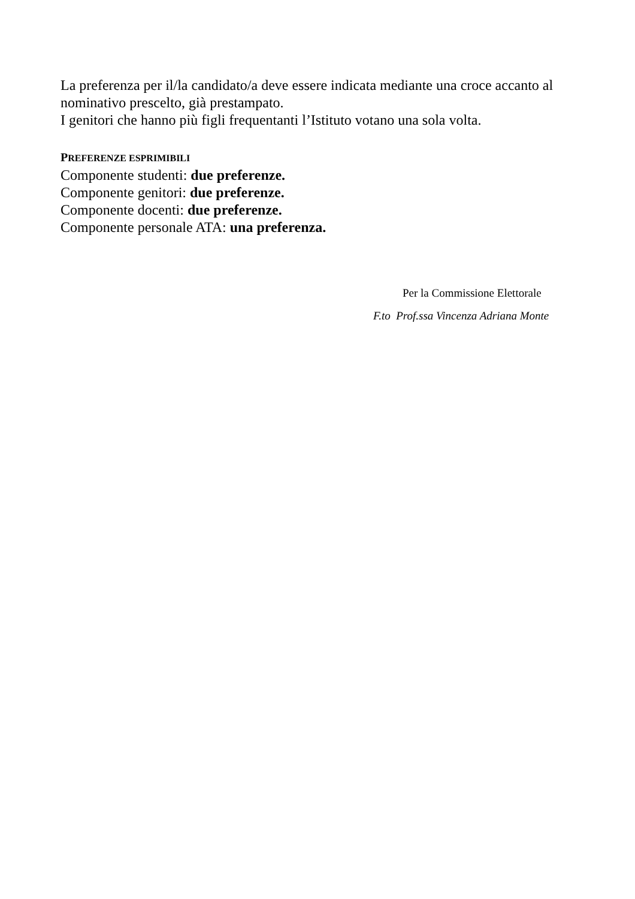La preferenza per il/la candidato/a deve essere indicata mediante una croce accanto al nominativo prescelto, già prestampato.
I genitori che hanno più figli frequentanti l’Istituto votano una sola volta.
PREFERENZE ESPRIMIBILI
Componente studenti: due preferenze.
Componente genitori: due preferenze.
Componente docenti: due preferenze.
Componente personale ATA: una preferenza.
Per la Commissione Elettorale
F.to Prof.ssa Vincenza Adriana Monte